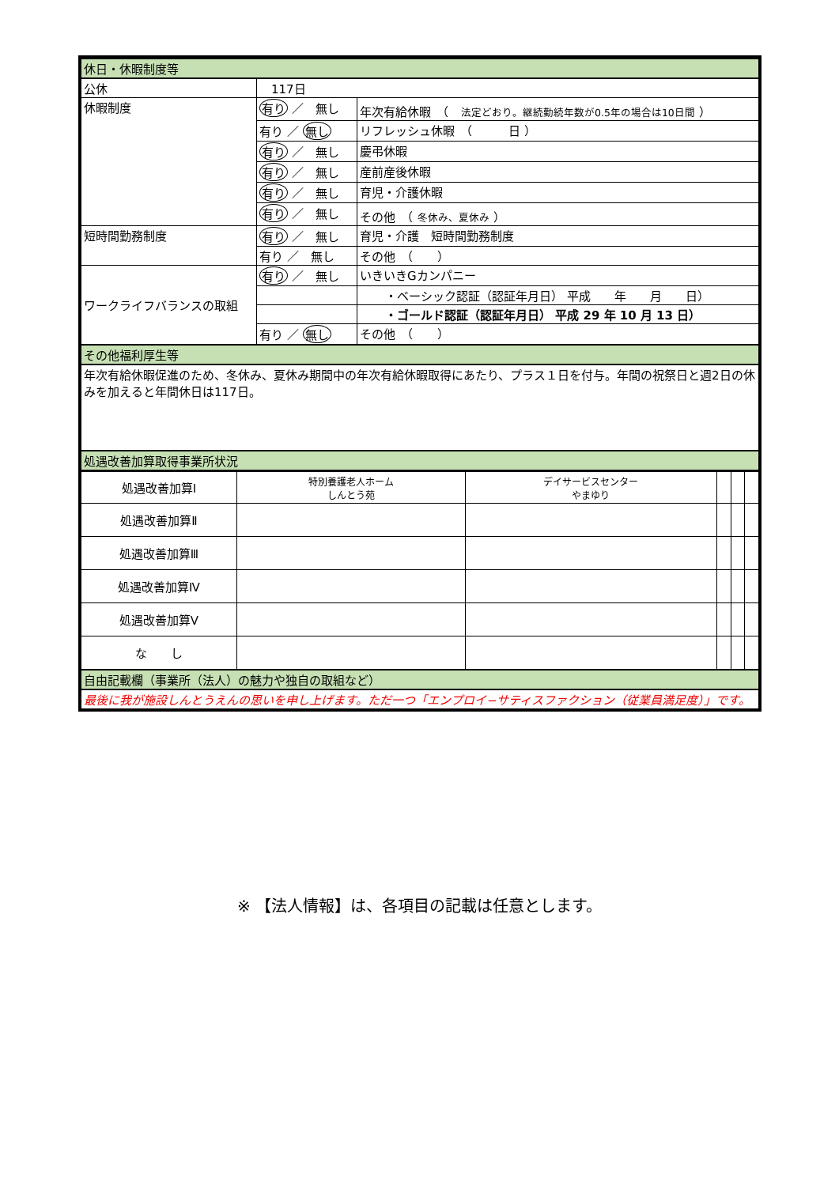| 休日・休暇制度等 | | |
| 公休 | 117日 | |
| 休暇制度 | 有り ／ 無し | 年次有給休暇 （ 法定どおり。継続勤続年数が0.5年の場合は10日間 ） |
| | 有り ／ 無し | リフレッシュ休暇 （ 日 ） |
| | 有り ／ 無し | 慶弔休暇 |
| | 有り ／ 無し | 産前産後休暇 |
| | 有り ／ 無し | 育児・介護休暇 |
| | 有り ／ 無し | その他 （ 冬休み、夏休み ） |
| 短時間勤務制度 | 有り ／ 無し | 育児・介護 短時間勤務制度 |
| | 有り ／ 無し | その他 （ ） |
| ワークライフバランスの取組 | 有り ／ 無し | いきいきGカンパニー |
| | | ・ベーシック認証（認証年月日） 平成 年 月 日） |
| | | ・ゴールド認証（認証年月日） 平成 29 年 10 月 13 日） |
| | 有り ／ 無し | その他 （ ） |
| その他福利厚生等 | | |
| 年次有給休暇促進のため、冬休み、夏休み期間中の年次有給休暇取得にあたり、プラス１日を付与。年間の祝祭日と週2日の休みを加えると年間休日は117日。 | | |
| 処遇改善加算取得事業所状況 | | |
| 処遇改善加算Ⅰ | 特別養護老人ホーム しんとう苑 | デイサービスセンター やまゆり | | | |
| 処遇改善加算Ⅱ | | | | | |
| 処遇改善加算Ⅲ | | | | | |
| 処遇改善加算Ⅳ | | | | | |
| 処遇改善加算Ⅴ | | | | | |
| な し | | | | | |
| 自由記載欄（事業所（法人）の魅力や独自の取組など） | | | | | |
| 最後に我が施設しんとうえんの思いを申し上げます。ただ一つ「エンプロイ−サティスファクション（従業員満足度）」です。 | | | | | |
※ 【法人情報】は、各項目の記載は任意とします。